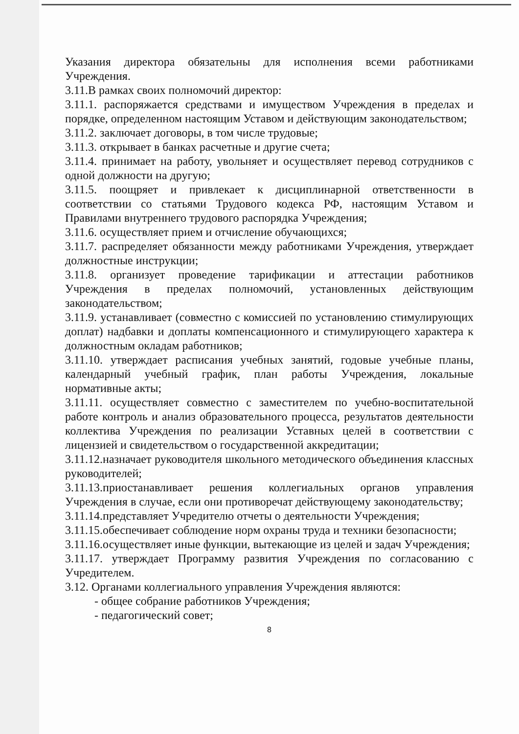Указания директора обязательны для исполнения всеми работниками Учреждения.
3.11.В рамках своих полномочий директор:
3.11.1. распоряжается средствами и имуществом Учреждения в пределах и порядке, определенном настоящим Уставом и действующим законодательством;
3.11.2. заключает договоры, в том числе трудовые;
3.11.3. открывает в банках расчетные и другие счета;
3.11.4. принимает на работу, увольняет и осуществляет перевод сотрудников с одной должности на другую;
3.11.5. поощряет и привлекает к дисциплинарной ответственности в соответствии со статьями Трудового кодекса РФ, настоящим Уставом и Правилами внутреннего трудового распорядка Учреждения;
3.11.6. осуществляет прием и отчисление обучающихся;
3.11.7. распределяет обязанности между работниками Учреждения, утверждает должностные инструкции;
3.11.8. организует проведение тарификации и аттестации работников Учреждения в пределах полномочий, установленных действующим законодательством;
3.11.9. устанавливает (совместно с комиссией по установлению стимулирующих доплат) надбавки и доплаты компенсационного и стимулирующего характера к должностным окладам работников;
3.11.10. утверждает расписания учебных занятий, годовые учебные планы, календарный учебный график, план работы Учреждения, локальные нормативные акты;
3.11.11. осуществляет совместно с заместителем по учебно-воспитательной работе контроль и анализ образовательного процесса, результатов деятельности коллектива Учреждения по реализации Уставных целей в соответствии с лицензией и свидетельством о государственной аккредитации;
3.11.12.назначает руководителя школьного методического объединения классных руководителей;
3.11.13.приостанавливает решения коллегиальных органов управления Учреждения в случае, если они противоречат действующему законодательству;
3.11.14.представляет Учредителю отчеты о деятельности Учреждения;
3.11.15.обеспечивает соблюдение норм охраны труда и техники безопасности;
3.11.16.осуществляет иные функции, вытекающие из целей и задач Учреждения;
3.11.17. утверждает Программу развития Учреждения по согласованию с Учредителем.
3.12. Органами коллегиального управления Учреждения являются:
- общее собрание работников Учреждения;
- педагогический совет;
8